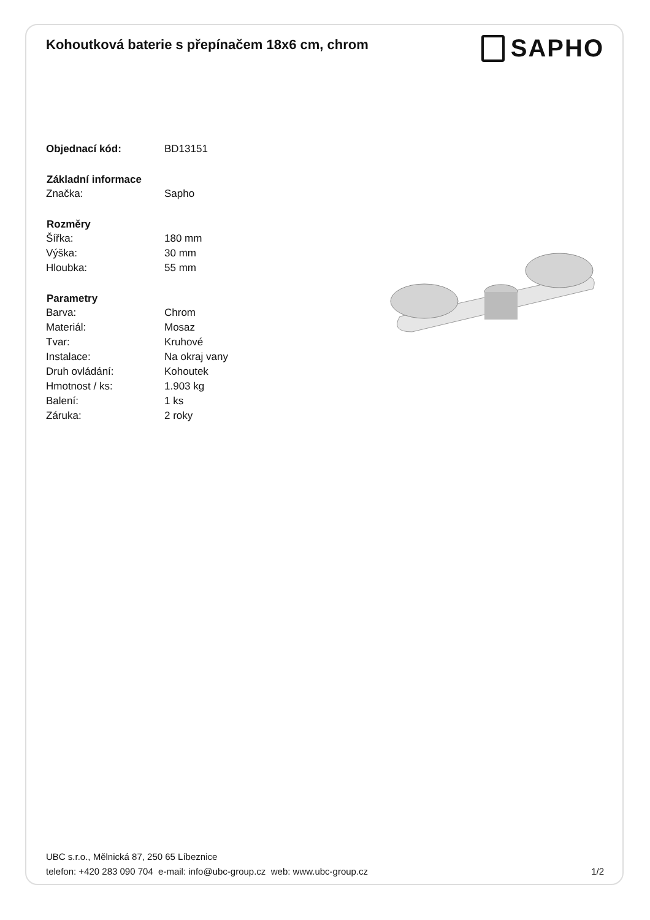Kohoutková baterie s přepínačem 18x6 cm, chrom
SAPHO
| Objednací kód: | BD13151 |
| Základní informace | |
| Značka: | Sapho |
| Rozměry | |
| Šířka: | 180 mm |
| Výška: | 30 mm |
| Hloubka: | 55 mm |
| Parametry | |
| Barva: | Chrom |
| Materiál: | Mosaz |
| Tvar: | Kruhové |
| Instalace: | Na okraj vany |
| Druh ovládání: | Kohoutek |
| Hmotnost / ks: | 1.903 kg |
| Balení: | 1 ks |
| Záruka: | 2 roky |
UBC s.r.o., Mělnická 87, 250 65 Líbeznice
telefon: +420 283 090 704 e-mail: info@ubc-group.cz web: www.ubc-group.cz 1/2